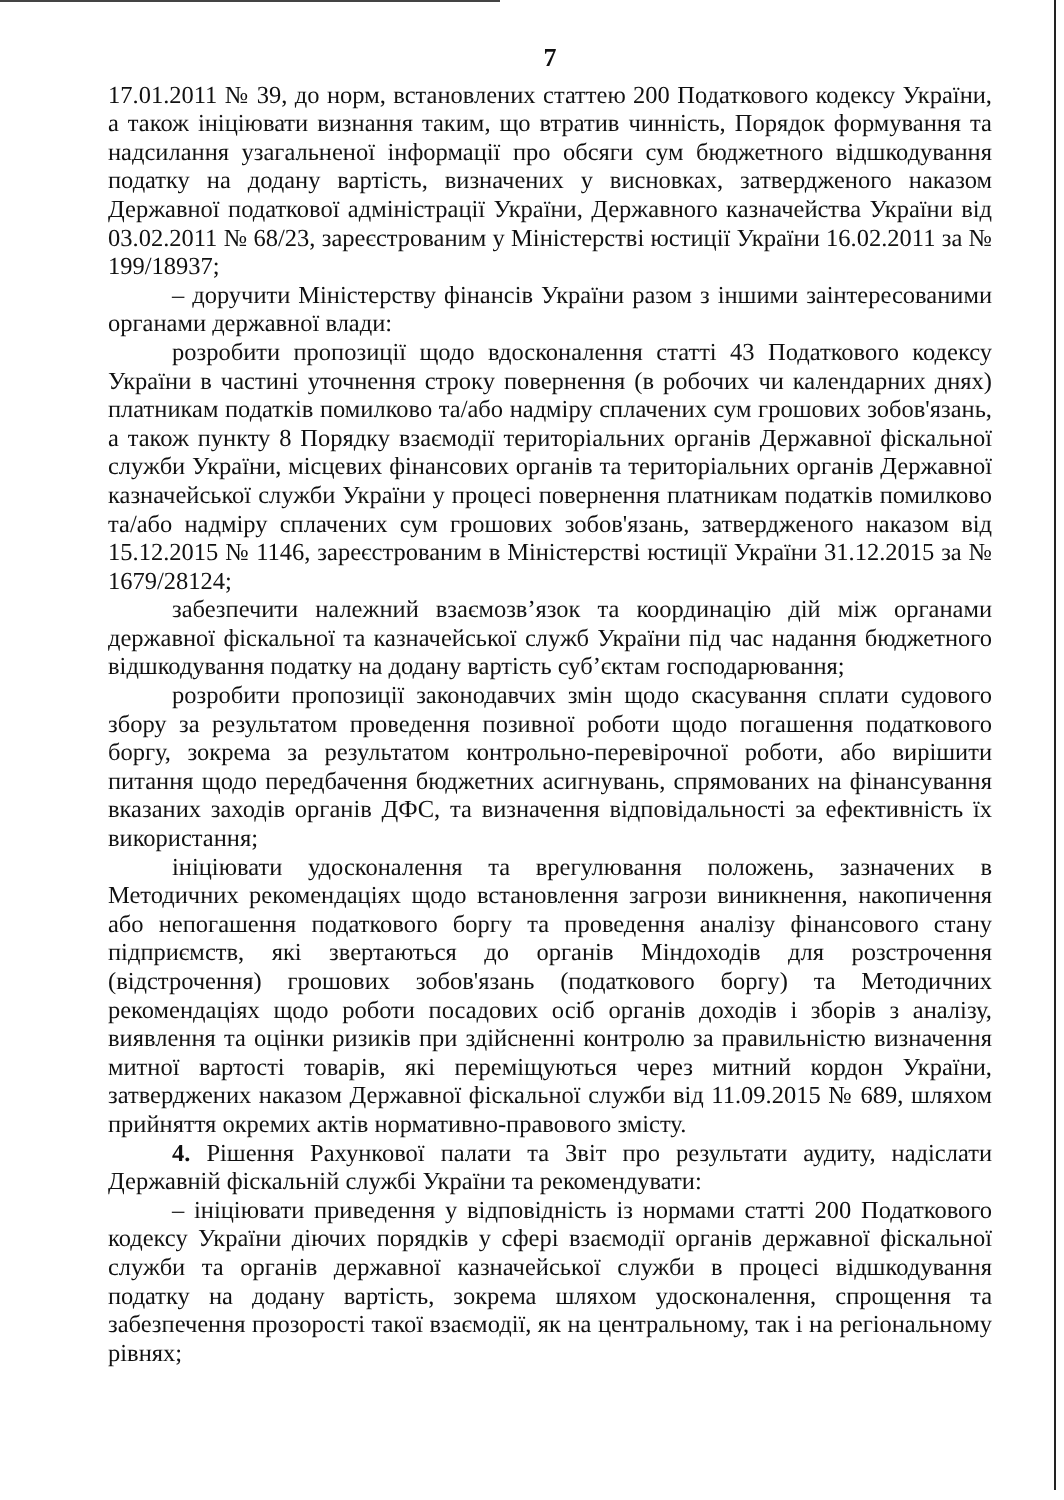7
17.01.2011 № 39, до норм, встановлених статтею 200 Податкового кодексу України, а також ініціювати визнання таким, що втратив чинність, Порядок формування та надсилання узагальненої інформації про обсяги сум бюджетного відшкодування податку на додану вартість, визначених у висновках, затвердженого наказом Державної податкової адміністрації України, Державного казначейства України від 03.02.2011 № 68/23, зареєстрованим у Міністерстві юстиції України 16.02.2011 за № 199/18937;
– доручити Міністерству фінансів України разом з іншими заінтересованими органами державної влади:
розробити пропозиції щодо вдосконалення статті 43 Податкового кодексу України в частині уточнення строку повернення (в робочих чи календарних днях) платникам податків помилково та/або надміру сплачених сум грошових зобов'язань, а також пункту 8 Порядку взаємодії територіальних органів Державної фіскальної служби України, місцевих фінансових органів та територіальних органів Державної казначейської служби України у процесі повернення платникам податків помилково та/або надміру сплачених сум грошових зобов'язань, затвердженого наказом від 15.12.2015 № 1146, зареєстрованим в Міністерстві юстиції України 31.12.2015 за № 1679/28124;
забезпечити належний взаємозв’язок та координацію дій між органами державної фіскальної та казначейської служб України під час надання бюджетного відшкодування податку на додану вартість суб’єктам господарювання;
розробити пропозиції законодавчих змін щодо скасування сплати судового збору за результатом проведення позивної роботи щодо погашення податкового боргу, зокрема за результатом контрольно-перевірочної роботи, або вирішити питання щодо передбачення бюджетних асигнувань, спрямованих на фінансування вказаних заходів органів ДФС, та визначення відповідальності за ефективність їх використання;
ініціювати удосконалення та врегулювання положень, зазначених в Методичних рекомендаціях щодо встановлення загрози виникнення, накопичення або непогашення податкового боргу та проведення аналізу фінансового стану підприємств, які звертаються до органів Міндоходів для розстрочення (відстрочення) грошових зобов'язань (податкового боргу) та Методичних рекомендаціях щодо роботи посадових осіб органів доходів і зборів з аналізу, виявлення та оцінки ризиків при здійсненні контролю за правильністю визначення митної вартості товарів, які переміщуються через митний кордон України, затверджених наказом Державної фіскальної служби від 11.09.2015 № 689, шляхом прийняття окремих актів нормативно-правового змісту.
4. Рішення Рахункової палати та Звіт про результати аудиту, надіслати Державній фіскальній службі України та рекомендувати:
– ініціювати приведення у відповідність із нормами статті 200 Податкового кодексу України діючих порядків у сфері взаємодії органів державної фіскальної служби та органів державної казначейської служби в процесі відшкодування податку на додану вартість, зокрема шляхом удосконалення, спрощення та забезпечення прозорості такої взаємодії, як на центральному, так і на регіональному рівнях;